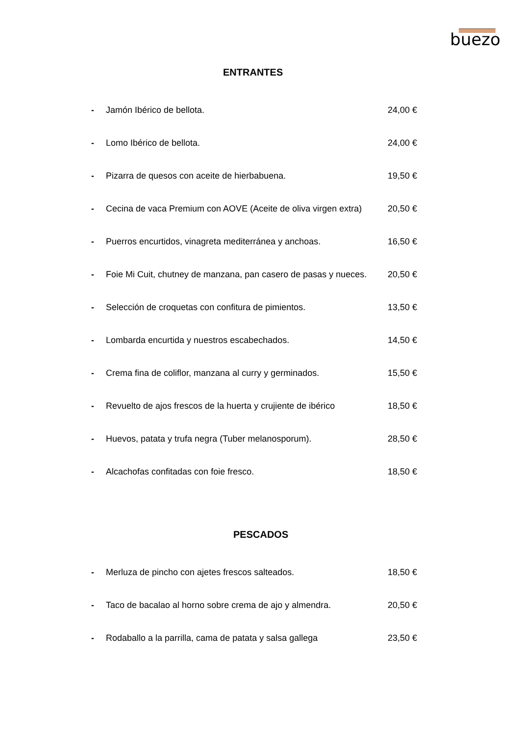buezo
ENTRANTES
- Jamón Ibérico de bellota. 24,00 €
- Lomo Ibérico de bellota. 24,00 €
- Pizarra de quesos con aceite de hierbabuena. 19,50 €
- Cecina de vaca Premium con AOVE (Aceite de oliva virgen extra)
20,50 €
- Puerros encurtidos, vinagreta mediterránea y anchoas. 16,50 €
- Foie Mi Cuit, chutney de manzana, pan casero de pasas y nueces.
20,50 €
- Selección de croquetas con confitura de pimientos. 13,50 €
- Lombarda encurtida y nuestros escabechados. 14,50 €
- Crema fina de coliflor, manzana al curry y germinados.
15,50 €
- Revuelto de ajos frescos de la huerta y crujiente de ibérico
18,50 €
- Huevos, patata y trufa negra (Tuber melanosporum). 28,50 €
- Alcachofas confitadas con foie fresco. 18,50 €
PESCADOS
- Merluza de pincho con ajetes frescos salteados. 18,50 €
- Taco de bacalao al horno sobre crema de ajo y almendra.
20,50 €
- Rodaballo a la parrilla, cama de patata y salsa gallega
23,50 €